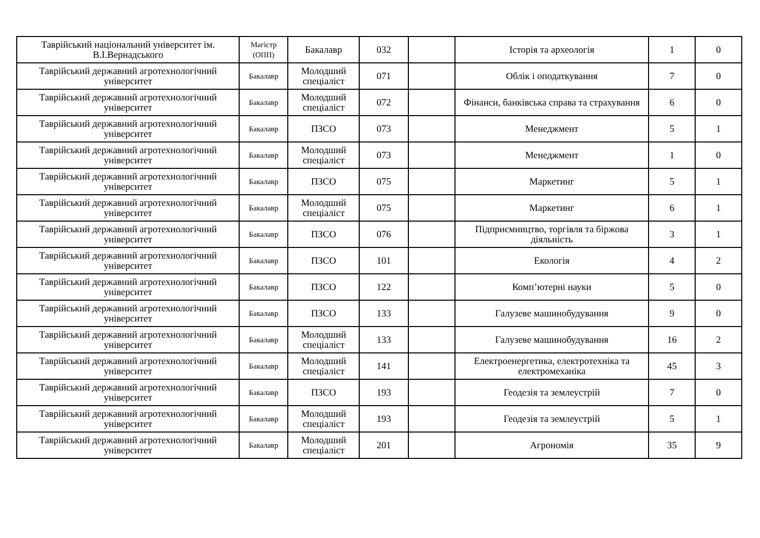| Таврійський національний університет ім. В.І.Вернадського | Магістр (ОПП) | Бакалавр | 032 | | Історія та археологія | 1 | 0 |
| Таврійський державний агротехнологічний університет | Бакалавр | Молодший спеціаліст | 071 | | Облік і оподаткування | 7 | 0 |
| Таврійський державний агротехнологічний університет | Бакалавр | Молодший спеціаліст | 072 | | Фінанси, банківська справа та страхування | 6 | 0 |
| Таврійський державний агротехнологічний університет | Бакалавр | ПЗСО | 073 | | Менеджмент | 5 | 1 |
| Таврійський державний агротехнологічний університет | Бакалавр | Молодший спеціаліст | 073 | | Менеджмент | 1 | 0 |
| Таврійський державний агротехнологічний університет | Бакалавр | ПЗСО | 075 | | Маркетинг | 5 | 1 |
| Таврійський державний агротехнологічний університет | Бакалавр | Молодший спеціаліст | 075 | | Маркетинг | 6 | 1 |
| Таврійський державний агротехнологічний університет | Бакалавр | ПЗСО | 076 | | Підприємництво, торгівля та біржова діяльність | 3 | 1 |
| Таврійський державний агротехнологічний університет | Бакалавр | ПЗСО | 101 | | Екологія | 4 | 2 |
| Таврійський державний агротехнологічний університет | Бакалавр | ПЗСО | 122 | | Комп’ютерні науки | 5 | 0 |
| Таврійський державний агротехнологічний університет | Бакалавр | ПЗСО | 133 | | Галузеве машинобудування | 9 | 0 |
| Таврійський державний агротехнологічний університет | Бакалавр | Молодший спеціаліст | 133 | | Галузеве машинобудування | 16 | 2 |
| Таврійський державний агротехнологічний університет | Бакалавр | Молодший спеціаліст | 141 | | Електроенергетика, електротехніка та електромеханіка | 45 | 3 |
| Таврійський державний агротехнологічний університет | Бакалавр | ПЗСО | 193 | | Геодезія та землеустрій | 7 | 0 |
| Таврійський державний агротехнологічний університет | Бакалавр | Молодший спеціаліст | 193 | | Геодезія та землеустрій | 5 | 1 |
| Таврійський державний агротехнологічний університет | Бакалавр | Молодший спеціаліст | 201 | | Агрономія | 35 | 9 |